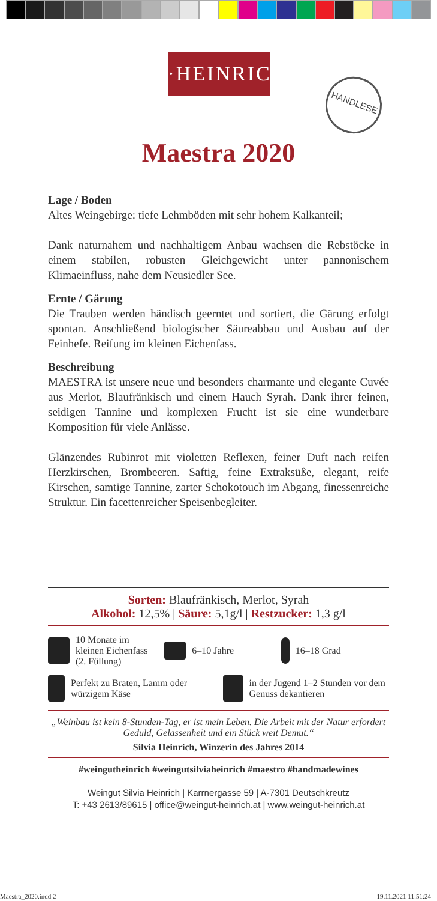·HEINRICH·
HANDLESE
Maestra 2020
Lage / Boden
Altes Weingebirge: tiefe Lehmböden mit sehr hohem Kalkanteil;
Dank naturnahem und nachhaltigem Anbau wachsen die Rebstöcke in einem stabilen, robusten Gleichgewicht unter pannonischem Klimaeinfluss, nahe dem Neusiedler See.
Ernte / Gärung
Die Trauben werden händisch geerntet und sortiert, die Gärung erfolgt spontan. Anschließend biologischer Säureabbau und Ausbau auf der Feinhefe. Reifung im kleinen Eichenfass.
Beschreibung
MAESTRA ist unsere neue und besonders charmante und elegante Cuvée aus Merlot, Blaufränkisch und einem Hauch Syrah. Dank ihrer feinen, seidigen Tannine und komplexen Frucht ist sie eine wunderbare Komposition für viele Anlässe.
Glänzendes Rubinrot mit violetten Reflexen, feiner Duft nach reifen Herzkirschen, Brombeeren. Saftig, feine Extraksüße, elegant, reife Kirschen, samtige Tannine, zarter Schokotouch im Abgang, finessenreiche Struktur. Ein facettenreicher Speisenbegleiter.
Sorten: Blaufränkisch, Merlot, Syrah
Alkohol: 12,5% | Säure: 5,1g/l | Restzucker: 1,3 g/l
10 Monate im kleinen Eichenfass (2. Füllung)
6–10 Jahre
16–18 Grad
Perfekt zu Braten, Lamm oder würzigem Käse
in der Jugend 1–2 Stunden vor dem Genuss dekantieren
„Weinbau ist kein 8-Stunden-Tag, er ist mein Leben. Die Arbeit mit der Natur erfordert Geduld, Gelassenheit und ein Stück weit Demut.“
Silvia Heinrich, Winzerin des Jahres 2014
#weingutheinrich #weingutsilviaheinrich #maestro #handmadewines
Weingut Silvia Heinrich | Karrnergasse 59 | A-7301 Deutschkreutz
T: +43 2613/89615 | office@weingut-heinrich.at | www.weingut-heinrich.at
Maestra_2020.indd 2 19.11.2021 11:51:24